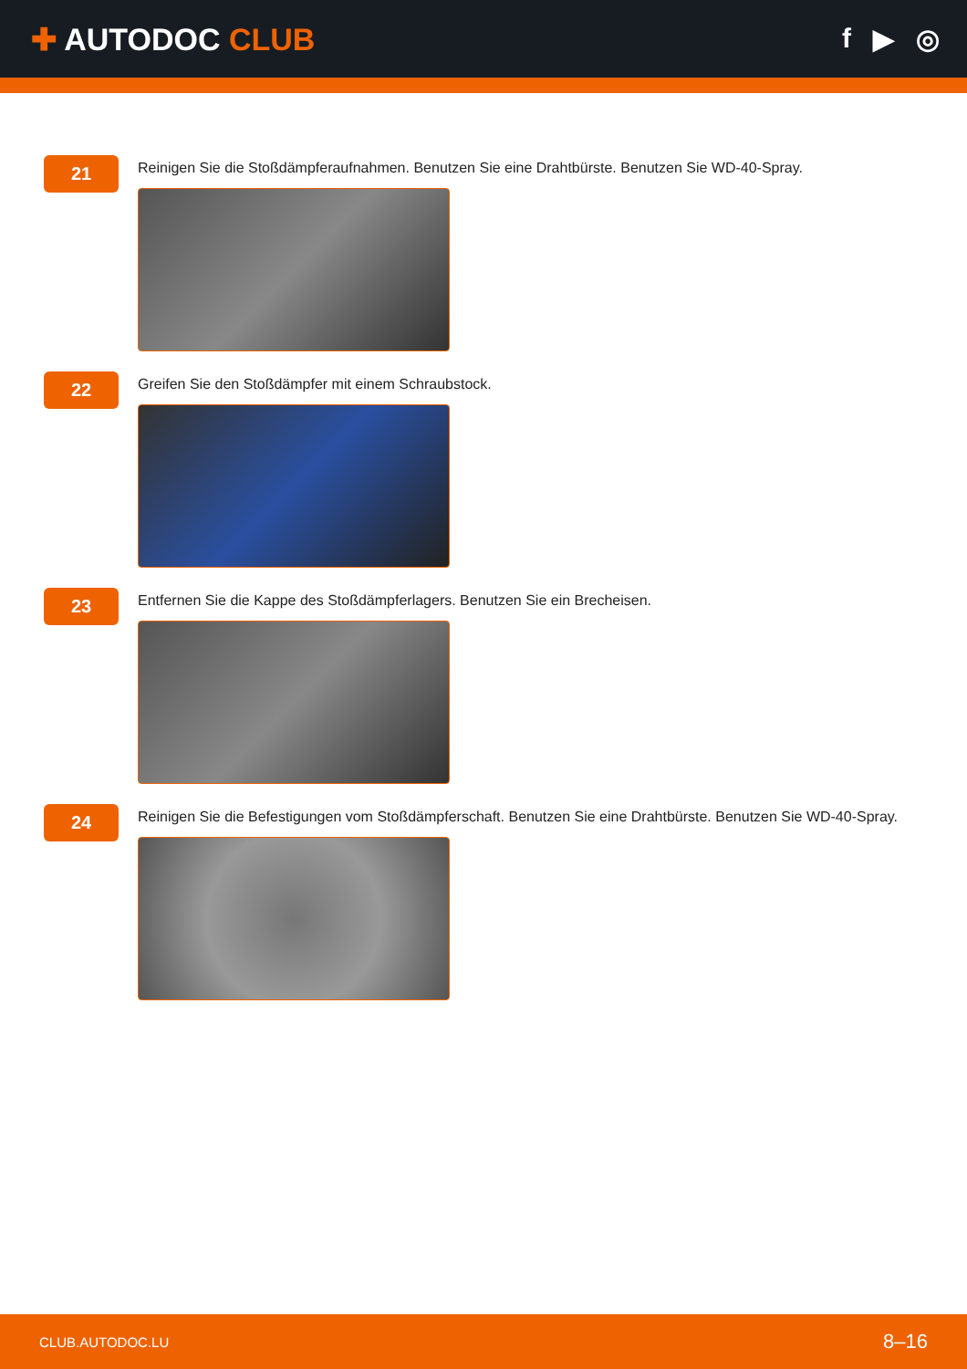✚ AUTODOC CLUB f ▶ ◎
21
Reinigen Sie die Stoßdämpferaufnahmen. Benutzen Sie eine Drahtbürste. Benutzen Sie WD-40-Spray.
22
Greifen Sie den Stoßdämpfer mit einem Schraubstock.
23
Entfernen Sie die Kappe des Stoßdämpferlagers. Benutzen Sie ein Brecheisen.
24
Reinigen Sie die Befestigungen vom Stoßdämpferschaft. Benutzen Sie eine Drahtbürste. Benutzen Sie WD-40-Spray.
CLUB.AUTODOC.LU 8–16